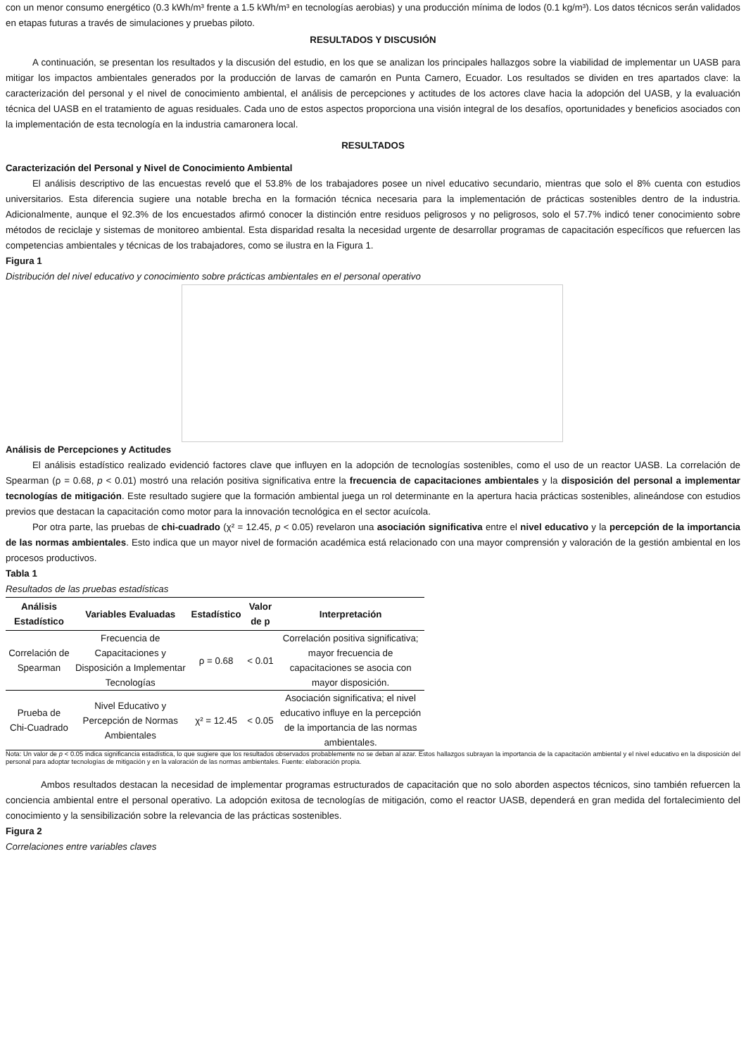con un menor consumo energético (0.3 kWh/m³ frente a 1.5 kWh/m³ en tecnologías aerobias) y una producción mínima de lodos (0.1 kg/m³). Los datos técnicos serán validados en etapas futuras a través de simulaciones y pruebas piloto.
RESULTADOS Y DISCUSIÓN
A continuación, se presentan los resultados y la discusión del estudio, en los que se analizan los principales hallazgos sobre la viabilidad de implementar un UASB para mitigar los impactos ambientales generados por la producción de larvas de camarón en Punta Carnero, Ecuador. Los resultados se dividen en tres apartados clave: la caracterización del personal y el nivel de conocimiento ambiental, el análisis de percepciones y actitudes de los actores clave hacia la adopción del UASB, y la evaluación técnica del UASB en el tratamiento de aguas residuales. Cada uno de estos aspectos proporciona una visión integral de los desafíos, oportunidades y beneficios asociados con la implementación de esta tecnología en la industria camaronera local.
RESULTADOS
Caracterización del Personal y Nivel de Conocimiento Ambiental
El análisis descriptivo de las encuestas reveló que el 53.8% de los trabajadores posee un nivel educativo secundario, mientras que solo el 8% cuenta con estudios universitarios. Esta diferencia sugiere una notable brecha en la formación técnica necesaria para la implementación de prácticas sostenibles dentro de la industria. Adicionalmente, aunque el 92.3% de los encuestados afirmó conocer la distinción entre residuos peligrosos y no peligrosos, solo el 57.7% indicó tener conocimiento sobre métodos de reciclaje y sistemas de monitoreo ambiental. Esta disparidad resalta la necesidad urgente de desarrollar programas de capacitación específicos que refuercen las competencias ambientales y técnicas de los trabajadores, como se ilustra en la Figura 1.
Figura 1
Distribución del nivel educativo y conocimiento sobre prácticas ambientales en el personal operativo
Análisis de Percepciones y Actitudes
El análisis estadístico realizado evidenció factores clave que influyen en la adopción de tecnologías sostenibles, como el uso de un reactor UASB. La correlación de Spearman (ρ = 0.68, p < 0.01) mostró una relación positiva significativa entre la frecuencia de capacitaciones ambientales y la disposición del personal a implementar tecnologías de mitigación. Este resultado sugiere que la formación ambiental juega un rol determinante en la apertura hacia prácticas sostenibles, alineándose con estudios previos que destacan la capacitación como motor para la innovación tecnológica en el sector acuícola.
Por otra parte, las pruebas de chi-cuadrado (χ² = 12.45, p < 0.05) revelaron una asociación significativa entre el nivel educativo y la percepción de la importancia de las normas ambientales. Esto indica que un mayor nivel de formación académica está relacionado con una mayor comprensión y valoración de la gestión ambiental en los procesos productivos.
Tabla 1
Resultados de las pruebas estadísticas
| Análisis Estadístico | Variables Evaluadas | Estadístico | Valor de p | Interpretación |
| --- | --- | --- | --- | --- |
| Correlación de Spearman | Frecuencia de Capacitaciones y Disposición a Implementar Tecnologías | ρ = 0.68 | < 0.01 | Correlación positiva significativa; mayor frecuencia de capacitaciones se asocia con mayor disposición. |
| Prueba de Chi-Cuadrado | Nivel Educativo y Percepción de Normas Ambientales | χ² = 12.45 | < 0.05 | Asociación significativa; el nivel educativo influye en la percepción de la importancia de las normas ambientales. |
Nota: Un valor de p < 0.05 indica significancia estadística, lo que sugiere que los resultados observados probablemente no se deban al azar. Estos hallazgos subrayan la importancia de la capacitación ambiental y el nivel educativo en la disposición del personal para adoptar tecnologías de mitigación y en la valoración de las normas ambientales. Fuente: elaboración propia.
Ambos resultados destacan la necesidad de implementar programas estructurados de capacitación que no solo aborden aspectos técnicos, sino también refuercen la conciencia ambiental entre el personal operativo. La adopción exitosa de tecnologías de mitigación, como el reactor UASB, dependerá en gran medida del fortalecimiento del conocimiento y la sensibilización sobre la relevancia de las prácticas sostenibles.
Figura 2
Correlaciones entre variables claves